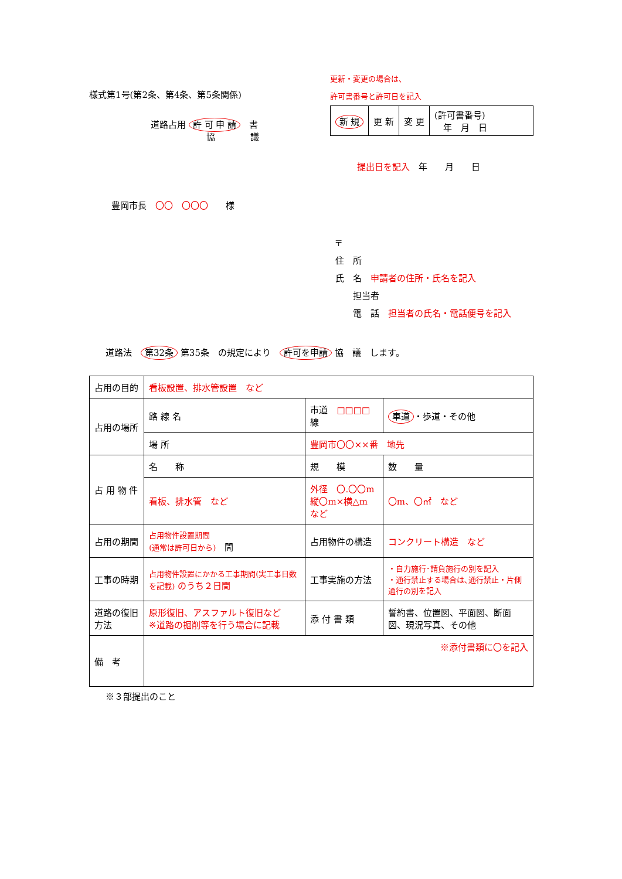様式第1号(第2条、第4条、第5条関係)
道路占用 許 可 申 請　書
協　　　　議
更新・変更の場合は、
許可書番号と許可日を記入
| 新 規 | 更 新 | 変 更 | (許可書番号) 年 月 日 |
提出日を記入　年　　月　　日
豊岡市長　〇〇　〇〇〇　　様
〒
住　所
氏　名　申請者の住所・氏名を記入
　　担当者
　　電　話　担当者の氏名・電話便号を記入
道路法　第32条 第35条　の規定により　許可を申請 協　議　します。
| 占用の目的 | 看板設置、排水管設置 など | | | | |
| 占用の場所 | 路 線 名 | 市道 □□□□ 線 | | | 車道 ・歩道・その他 |
| | 場 所 | 豊岡市〇〇××番 地先 | | | |
| 占 用 物 件 | 名 称 | | 規 模 | | 数 量 |
| | 看板、排水管 など | | 外径 〇.〇〇m 縦〇m×横△m など | | 〇m、〇㎡ など |
| 占用の期間 | 占用物件設置期間 (通常は許可日から) 間 | | 占用物件の構造 | コンクリート構造 など | |
| 工事の時期 | 占用物件設置にかかる工事期間(実工事日数を記載) のうち２日間 | | 工事実施の方法 | ・自力施行･請負施行の別を記入 ・通行禁止する場合は､通行禁止・片側通行の別を記入 | |
| 道路の復旧方法 | 原形復旧、アスファルト復旧など ※道路の掘削等を行う場合に記載 | | 添 付 書 類 | 誓約書、位置図、平面図、断面図、現況写真、その他 | |
| 備 考 | ※添付書類に〇を記入 | | | | |
※３部提出のこと